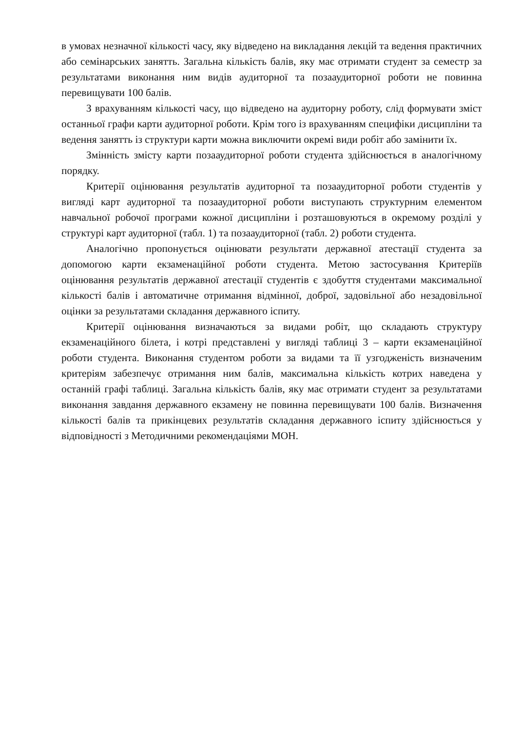в умовах незначної кількості часу, яку відведено на викладання лекцій та ведення практичних або семінарських занятть. Загальна кількість балів, яку має отримати студент за семестр за результатами виконання ним видів аудиторної та позааудиторної роботи не повинна перевищувати 100 балів.
З врахуванням кількості часу, що відведено на аудиторну роботу, слід формувати зміст останньої графи карти аудиторної роботи. Крім того із врахуванням специфіки дисципліни та ведення занятть із структури карти можна виключити окремі види робіт або замінити їх.
Змінність змісту карти позааудиторної роботи студента здійснюється в аналогічному порядку.
Критерії оцінювання результатів аудиторної та позааудиторної роботи студентів у вигляді карт аудиторної та позааудиторної роботи виступають структурним елементом навчальної робочої програми кожної дисципліни і розташовуються в окремому розділі у структурі карт аудиторної (табл. 1) та позааудиторної (табл. 2) роботи студента.
Аналогічно пропонується оцінювати результати державної атестації студента за допомогою карти екзаменаційної роботи студента. Метою застосування Критеріїв оцінювання результатів державної атестації студентів є здобуття студентами максимальної кількості балів і автоматичне отримання відмінної, доброї, задовільної або незадовільної оцінки за результатами складання державного іспиту.
Критерії оцінювання визначаються за видами робіт, що складають структуру екзаменаційного білета, і котрі представлені у вигляді таблиці 3 – карти екзаменаційної роботи студента. Виконання студентом роботи за видами та її узгодженість визначеним критеріям забезпечує отримання ним балів, максимальна кількість котрих наведена у останній графі таблиці. Загальна кількість балів, яку має отримати студент за результатами виконання завдання державного екзамену не повинна перевищувати 100 балів. Визначення кількості балів та прикінцевих результатів складання державного іспиту здійснюється у відповідності з Методичними рекомендаціями МОН.